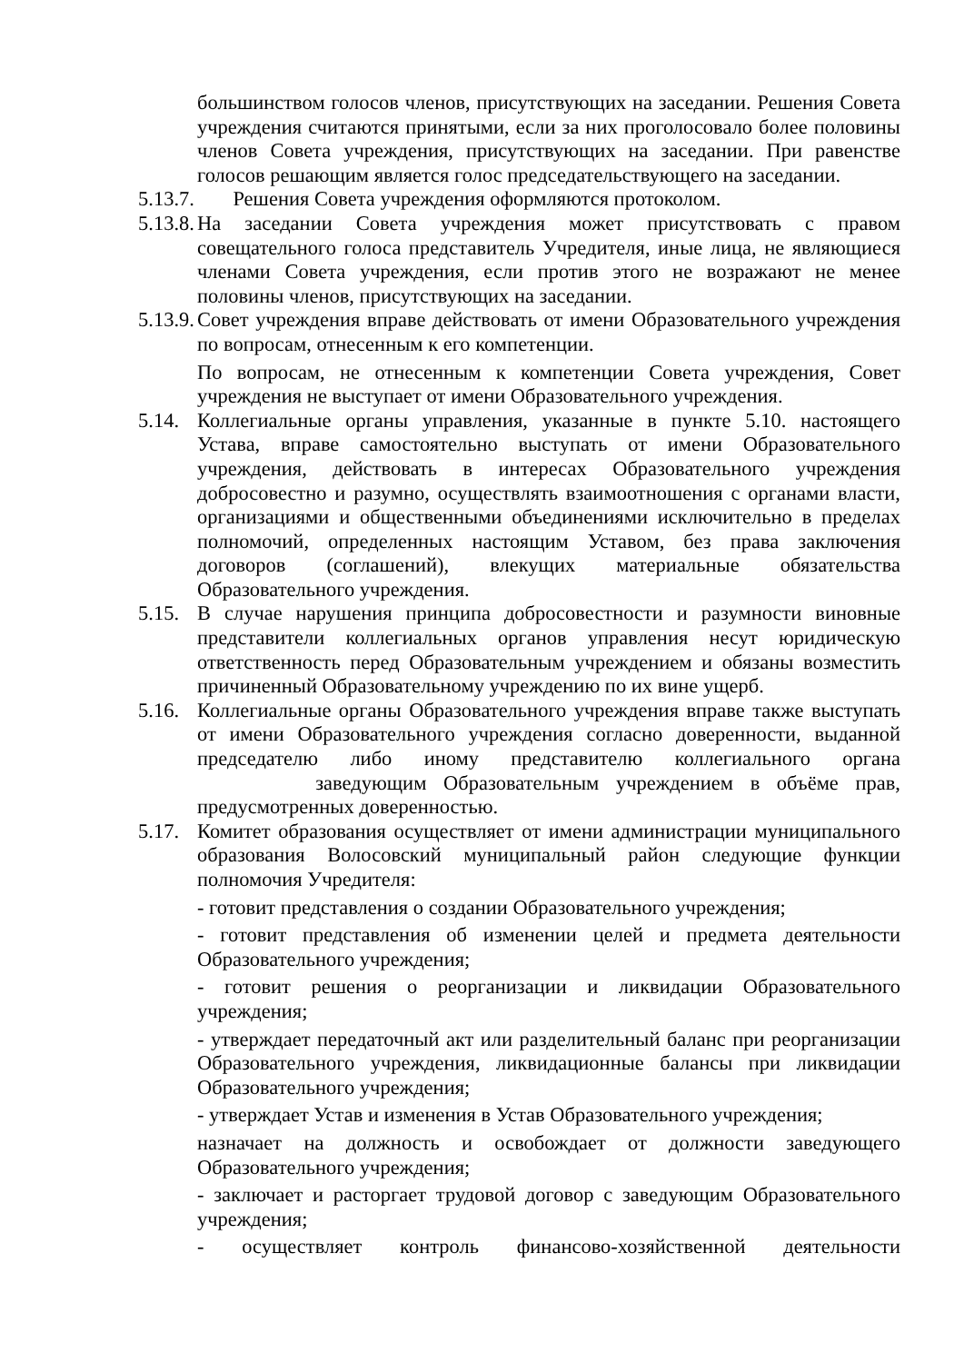большинством голосов членов, присутствующих на заседании. Решения Совета учреждения считаются принятыми, если за них проголосовало более половины членов Совета учреждения, присутствующих на заседании. При равенстве голосов решающим является голос председательствующего на заседании.
5.13.7.
Решения Совета учреждения оформляются протоколом.
5.13.8.
На заседании Совета учреждения может присутствовать с правом совещательного голоса представитель Учредителя, иные лица, не являющиеся членами Совета учреждения, если против этого не возражают не менее половины членов, присутствующих на заседании.
5.13.9.
Совет учреждения вправе действовать от имени Образовательного учреждения по вопросам, отнесенным к его компетенции.
По вопросам, не отнесенным к компетенции Совета учреждения, Совет учреждения не выступает от имени Образовательного учреждения.
5.14.
Коллегиальные органы управления, указанные в пункте 5.10. настоящего Устава, вправе самостоятельно выступать от имени Образовательного учреждения, действовать в интересах Образовательного учреждения добросовестно и разумно, осуществлять взаимоотношения с органами власти, организациями и общественными объединениями исключительно в пределах полномочий, определенных настоящим Уставом, без права заключения договоров (соглашений), влекущих материальные обязательства Образовательного учреждения.
5.15.
В случае нарушения принципа добросовестности и разумности виновные представители коллегиальных органов управления несут юридическую ответственность перед Образовательным учреждением и обязаны возместить причиненный Образовательному учреждению по их вине ущерб.
5.16.
Коллегиальные органы Образовательного учреждения вправе также выступать от имени Образовательного учреждения согласно доверенности, выданной председателю либо иному представителю коллегиального органа заведующим Образовательным учреждением в объёме прав, предусмотренных доверенностью.
5.17.
Комитет образования осуществляет от имени администрации муниципального образования Волосовский муниципальный район следующие функции полномочия Учредителя:
- готовит представления о создании Образовательного учреждения;
- готовит представления об изменении целей и предмета деятельности Образовательного учреждения;
- готовит решения о реорганизации и ликвидации Образовательного учреждения;
- утверждает передаточный акт или разделительный баланс при реорганизации Образовательного учреждения, ликвидационные балансы при ликвидации Образовательного учреждения;
- утверждает Устав и изменения в Устав Образовательного учреждения;
назначает на должность и освобождает от должности заведующего Образовательного учреждения;
- заключает и расторгает трудовой договор с заведующим Образовательного учреждения;
- осуществляет контроль финансово-хозяйственной деятельности